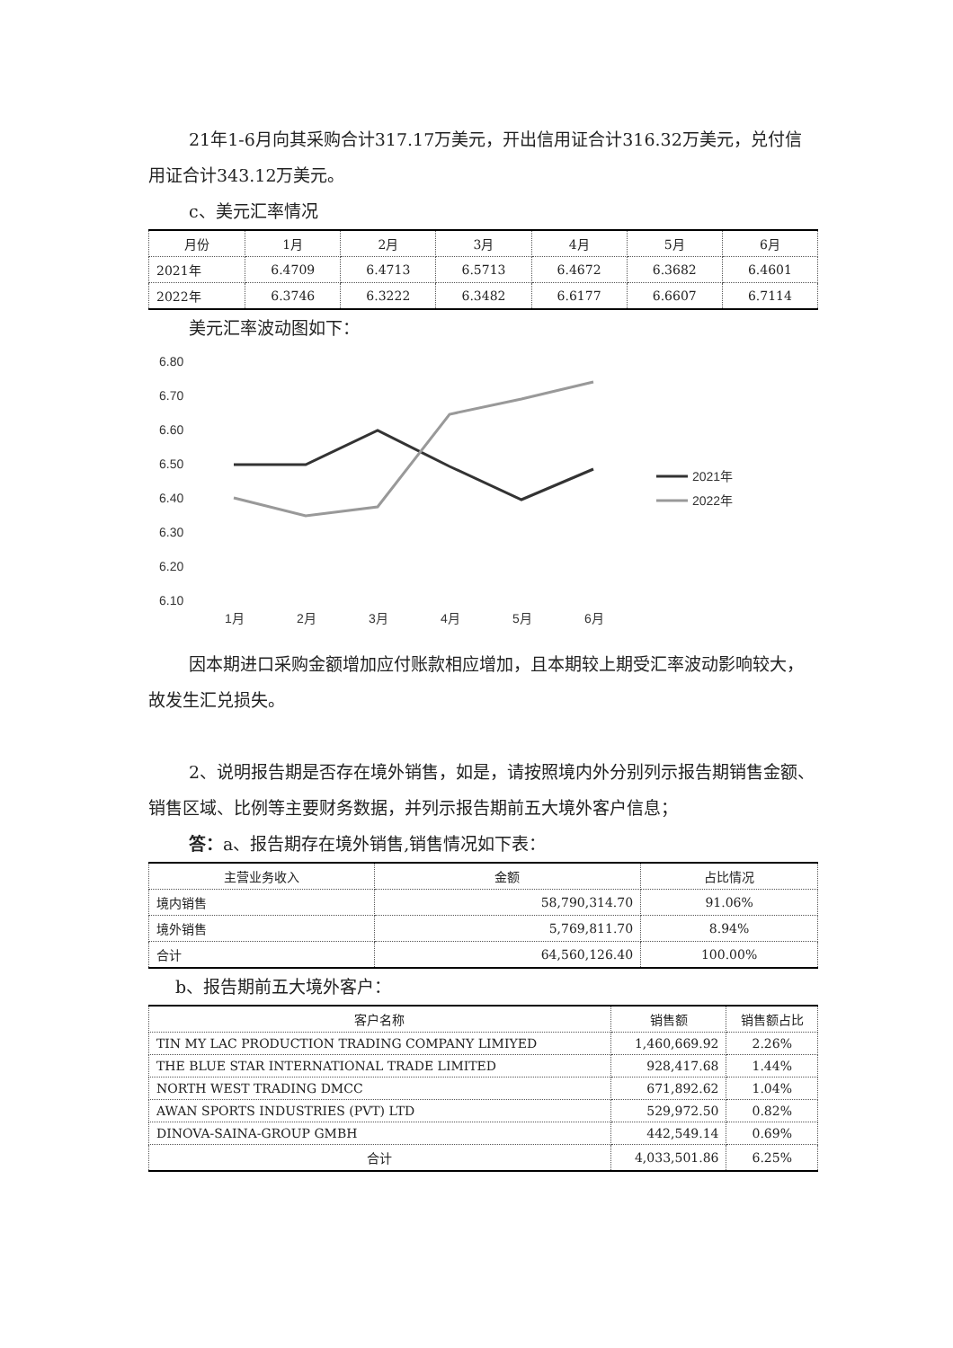21年1-6月向其采购合计317.17万美元，开出信用证合计316.32万美元，兑付信用证合计343.12万美元。
c、美元汇率情况
| 月份 | 1月 | 2月 | 3月 | 4月 | 5月 | 6月 |
| --- | --- | --- | --- | --- | --- | --- |
| 2021年 | 6.4709 | 6.4713 | 6.5713 | 6.4672 | 6.3682 | 6.4601 |
| 2022年 | 6.3746 | 6.3222 | 6.3482 | 6.6177 | 6.6607 | 6.7114 |
美元汇率波动图如下：
6.80
6.70
6.60
6.50
6.40
6.30
6.20
6.10
1月
2月
3月
4月
5月
6月
2021年
2022年
因本期进口采购金额增加应付账款相应增加，且本期较上期受汇率波动影响较大，故发生汇兑损失。
2、说明报告期是否存在境外销售，如是，请按照境内外分别列示报告期销售金额、销售区域、比例等主要财务数据，并列示报告期前五大境外客户信息；
答：a、报告期存在境外销售,销售情况如下表：
| 主营业务收入 | 金额 | 占比情况 |
| --- | --- | --- |
| 境内销售 | 58,790,314.70 | 91.06% |
| 境外销售 | 5,769,811.70 | 8.94% |
| 合计 | 64,560,126.40 | 100.00% |
b、报告期前五大境外客户：
| 客户名称 | 销售额 | 销售额占比 |
| --- | --- | --- |
| TIN MY LAC PRODUCTION TRADING COMPANY LIMIYED | 1,460,669.92 | 2.26% |
| THE BLUE STAR INTERNATIONAL TRADE LIMITED | 928,417.68 | 1.44% |
| NORTH WEST TRADING DMCC | 671,892.62 | 1.04% |
| AWAN SPORTS INDUSTRIES (PVT) LTD | 529,972.50 | 0.82% |
| DINOVA-SAINA-GROUP GMBH | 442,549.14 | 0.69% |
| 合计 | 4,033,501.86 | 6.25% |